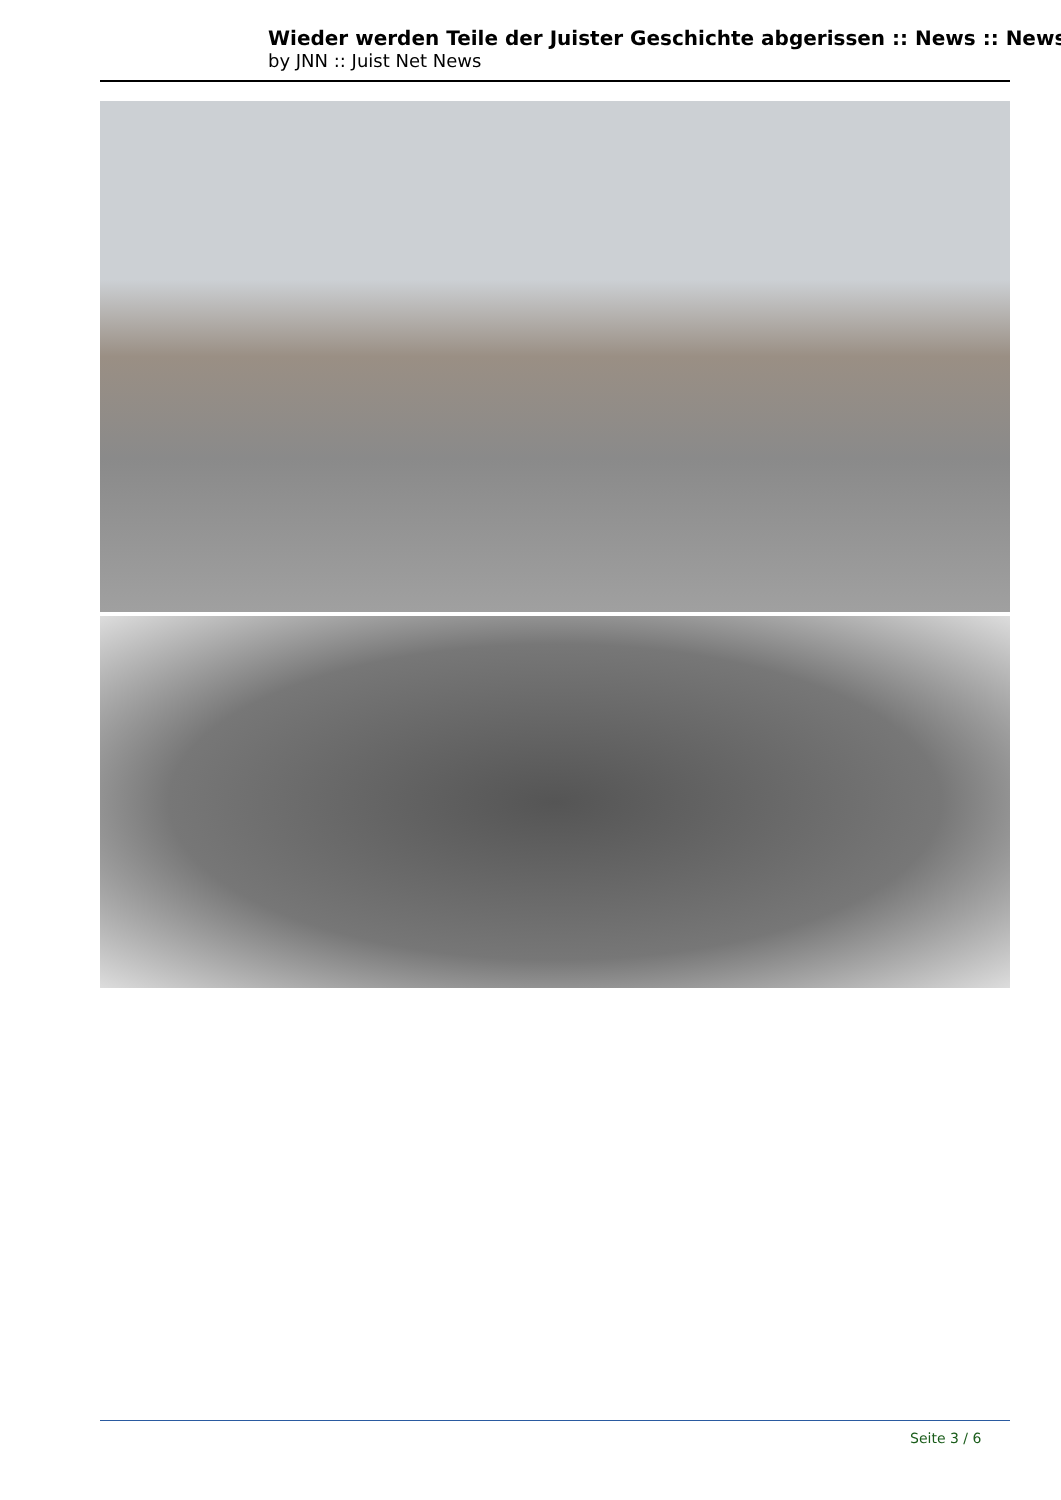Wieder werden Teile der Juister Geschichte abgerissen :: News :: News
by JNN :: Juist Net News
Seite 3 / 6